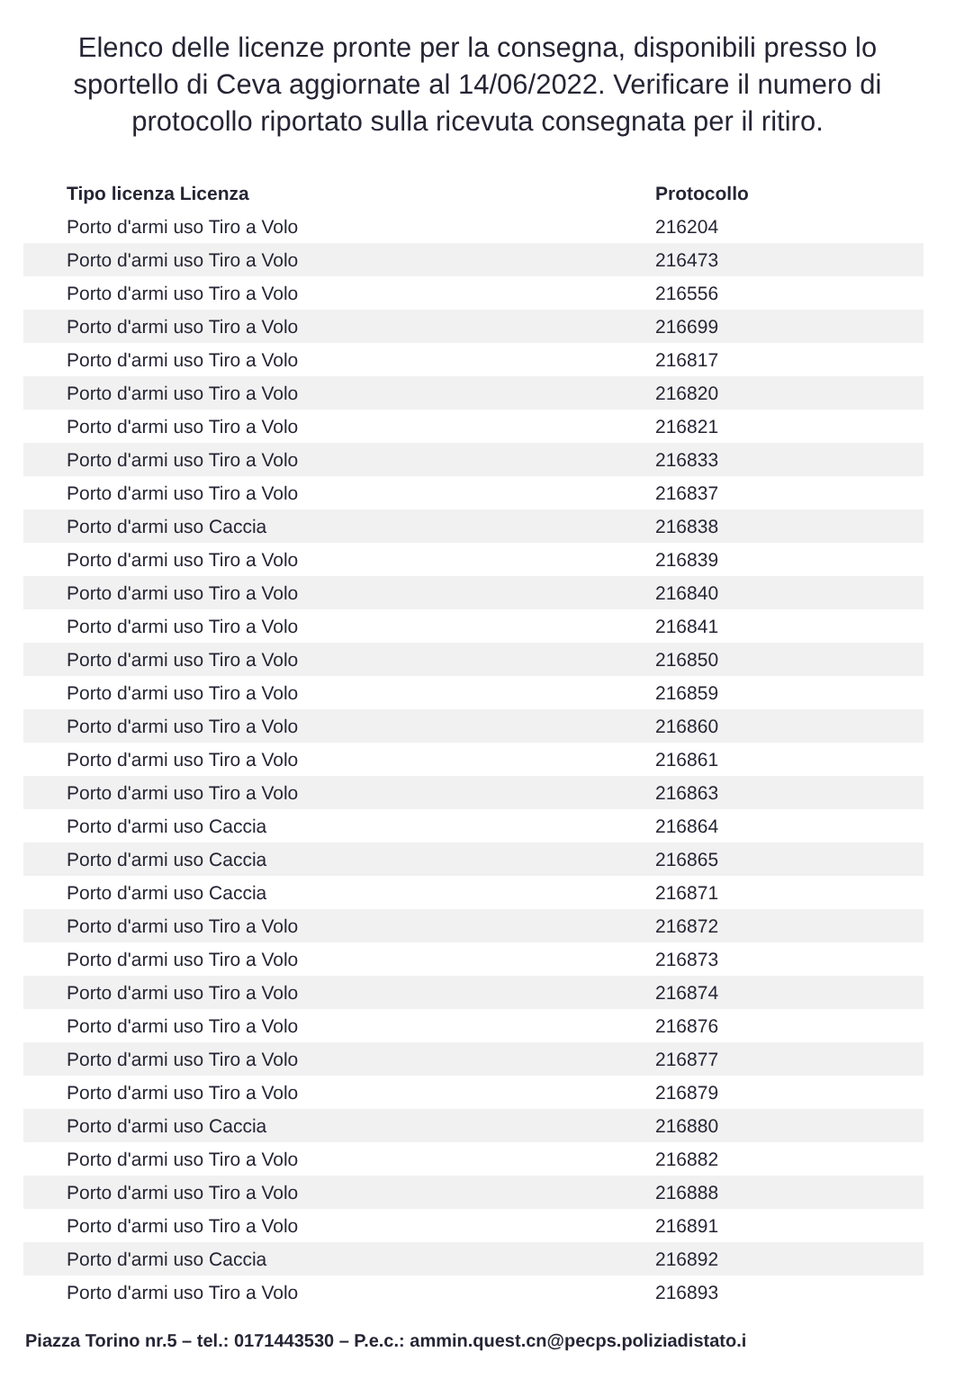Elenco delle licenze pronte per la consegna, disponibili presso lo sportello di Ceva aggiornate al 14/06/2022. Verificare il numero di protocollo riportato sulla ricevuta consegnata per il ritiro.
| Tipo licenza Licenza | Protocollo |
| --- | --- |
| Porto d'armi uso Tiro a Volo | 216204 |
| Porto d'armi uso Tiro a Volo | 216473 |
| Porto d'armi uso Tiro a Volo | 216556 |
| Porto d'armi uso Tiro a Volo | 216699 |
| Porto d'armi uso Tiro a Volo | 216817 |
| Porto d'armi uso Tiro a Volo | 216820 |
| Porto d'armi uso Tiro a Volo | 216821 |
| Porto d'armi uso Tiro a Volo | 216833 |
| Porto d'armi uso Tiro a Volo | 216837 |
| Porto d'armi uso Caccia | 216838 |
| Porto d'armi uso Tiro a Volo | 216839 |
| Porto d'armi uso Tiro a Volo | 216840 |
| Porto d'armi uso Tiro a Volo | 216841 |
| Porto d'armi uso Tiro a Volo | 216850 |
| Porto d'armi uso Tiro a Volo | 216859 |
| Porto d'armi uso Tiro a Volo | 216860 |
| Porto d'armi uso Tiro a Volo | 216861 |
| Porto d'armi uso Tiro a Volo | 216863 |
| Porto d'armi uso Caccia | 216864 |
| Porto d'armi uso Caccia | 216865 |
| Porto d'armi uso Caccia | 216871 |
| Porto d'armi uso Tiro a Volo | 216872 |
| Porto d'armi uso Tiro a Volo | 216873 |
| Porto d'armi uso Tiro a Volo | 216874 |
| Porto d'armi uso Tiro a Volo | 216876 |
| Porto d'armi uso Tiro a Volo | 216877 |
| Porto d'armi uso Tiro a Volo | 216879 |
| Porto d'armi uso Caccia | 216880 |
| Porto d'armi uso Tiro a Volo | 216882 |
| Porto d'armi uso Tiro a Volo | 216888 |
| Porto d'armi uso Tiro a Volo | 216891 |
| Porto d'armi uso Caccia | 216892 |
| Porto d'armi uso Tiro a Volo | 216893 |
Piazza Torino nr.5 – tel.: 0171443530 – P.e.c.: ammin.quest.cn@pecps.poliziadistato.i